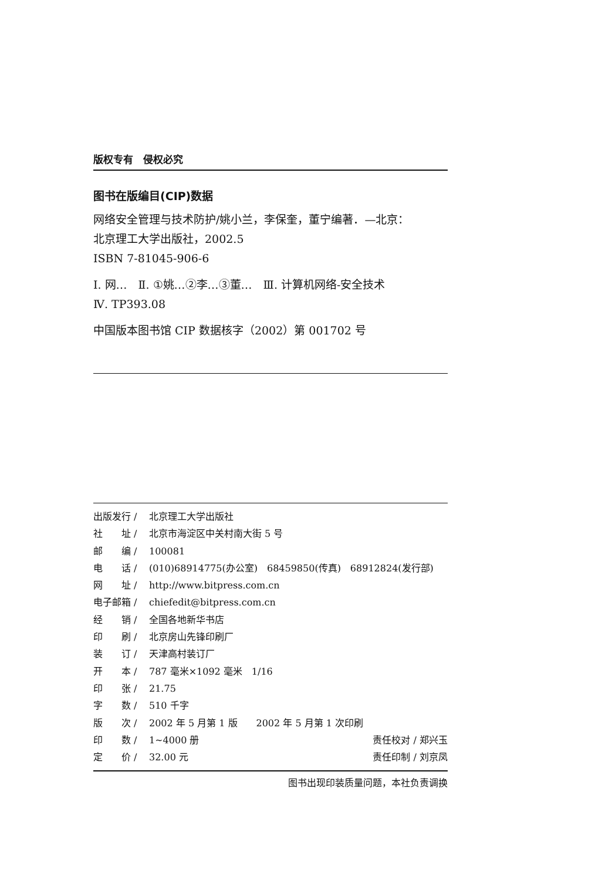版权专有　侵权必究
图书在版编目(CIP)数据
网络安全管理与技术防护/姚小兰，李保奎，董宁编著．—北京：
北京理工大学出版社，2002.5
ISBN 7-81045-906-6
Ⅰ. 网…　Ⅱ. ①姚…②李…③董…　Ⅲ. 计算机网络-安全技术
Ⅳ. TP393.08
中国版本图书馆 CIP 数据核字（2002）第 001702 号
出版发行 / 北京理工大学出版社
社　　址 / 北京市海淀区中关村南大街 5 号
邮　　编 / 100081
电　　话 / (010)68914775(办公室)　68459850(传真)　68912824(发行部)
网　　址 / http://www.bitpress.com.cn
电子邮箱 / chiefedit@bitpress.com.cn
经　　销 / 全国各地新华书店
印　　刷 / 北京房山先锋印刷厂
装　　订 / 天津高村装订厂
开　　本 / 787 毫米×1092 毫米　1/16
印　　张 / 21.75
字　　数 / 510 千字
版　　次 / 2002 年 5 月第 1 版　　2002 年 5 月第 1 次印刷
印　　数 / 1~4000 册 责任校对 / 郑兴玉
定　　价 / 32.00 元 责任印制 / 刘京凤
图书出现印装质量问题，本社负责调换